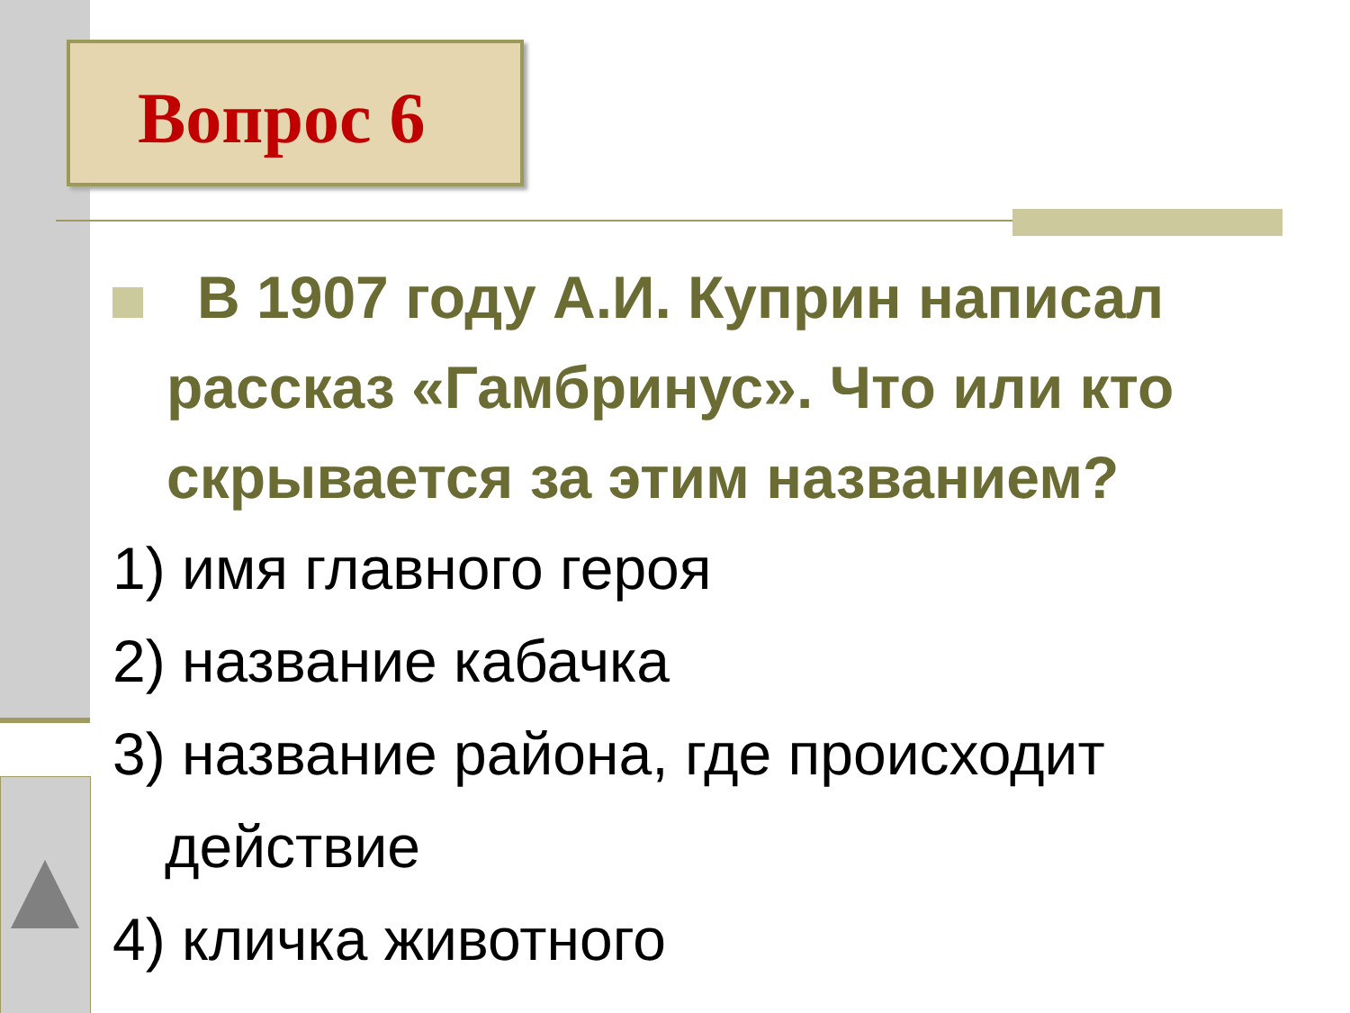Вопрос 6
В 1907 году А.И. Куприн написал рассказ «Гамбринус». Что или кто скрывается за этим названием?
1) имя главного героя
2) название кабачка
3) название района, где происходит действие
4) кличка животного